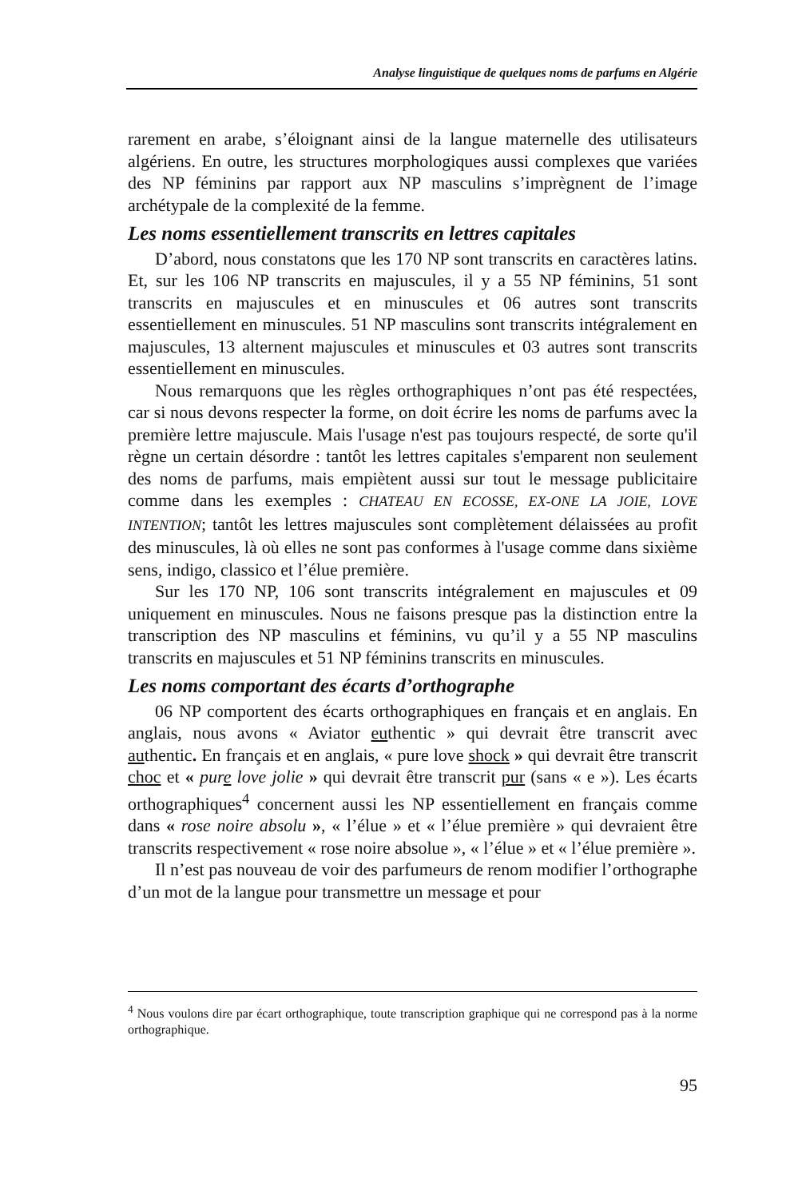Analyse linguistique de quelques noms de parfums en Algérie
rarement en arabe, s’éloignant ainsi de la langue maternelle des utilisateurs algériens. En outre, les structures morphologiques aussi complexes que variées des NP féminins par rapport aux NP masculins s’imprègnent de l’image archétypale de la complexité de la femme.
Les noms essentiellement transcrits en lettres capitales
D’abord, nous constatons que les 170 NP sont transcrits en caractères latins. Et, sur les 106 NP transcrits en majuscules, il y a 55 NP féminins, 51 sont transcrits en majuscules et en minuscules et 06 autres sont transcrits essentiellement en minuscules. 51 NP masculins sont transcrits intégralement en majuscules, 13 alternent majuscules et minuscules et 03 autres sont transcrits essentiellement en minuscules.
Nous remarquons que les règles orthographiques n’ont pas été respectées, car si nous devons respecter la forme, on doit écrire les noms de parfums avec la première lettre majuscule. Mais l'usage n'est pas toujours respecté, de sorte qu'il règne un certain désordre : tantôt les lettres capitales s'emparent non seulement des noms de parfums, mais empiètent aussi sur tout le message publicitaire comme dans les exemples : CHATEAU EN ECOSSE, EX-ONE LA JOIE, LOVE INTENTION; tantôt les lettres majuscules sont complètement délaissées au profit des minuscules, là où elles ne sont pas conformes à l'usage comme dans sixième sens, indigo, classico et l’élue première.
Sur les 170 NP, 106 sont transcrits intégralement en majuscules et 09 uniquement en minuscules. Nous ne faisons presque pas la distinction entre la transcription des NP masculins et féminins, vu qu’il y a 55 NP masculins transcrits en majuscules et 51 NP féminins transcrits en minuscules.
Les noms comportant des écarts d’orthographe
06 NP comportent des écarts orthographiques en français et en anglais. En anglais, nous avons « Aviator euthentic » qui devrait être transcrit avec authentic. En français et en anglais, « pure love shock » qui devrait être transcrit choc et « pure love jolie » qui devrait être transcrit pur (sans « e »). Les écarts orthographiques<sup>4</sup> concernent aussi les NP essentiellement en français comme dans « rose noire absolu », « l’élue » et « l’élue première » qui devraient être transcrits respectivement « rose noire absolue », « l’élue » et « l’élue première ».
Il n’est pas nouveau de voir des parfumeurs de renom modifier l’orthographe d’un mot de la langue pour transmettre un message et pour
<sup>4</sup> Nous voulons dire par écart orthographique, toute transcription graphique qui ne correspond pas à la norme orthographique.
95